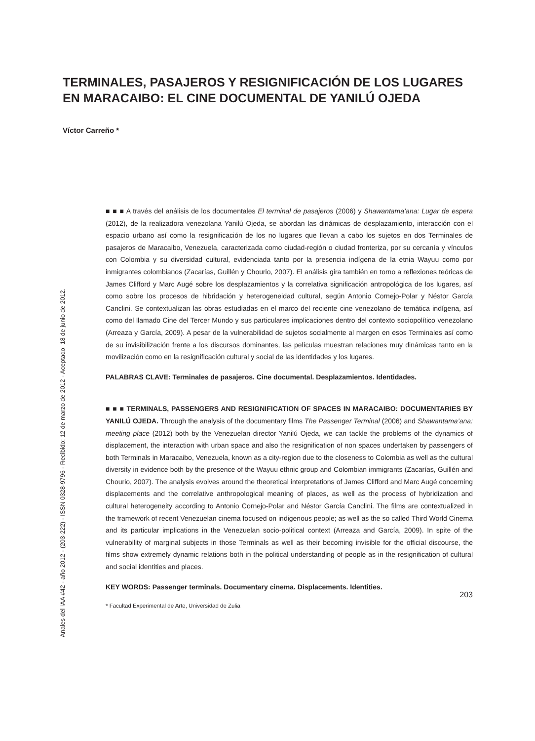TERMINALES, PASAJEROS Y RESIGNIFICACIÓN DE LOS LUGARES EN MARACAIBO: EL CINE DOCUMENTAL DE YANILÚ OJEDA
Víctor Carreño *
■ ■ ■ A través del análisis de los documentales El terminal de pasajeros (2006) y Shawantama’ana: Lugar de espera (2012), de la realizadora venezolana Yanilú Ojeda, se abordan las dinámicas de desplazamiento, interacción con el espacio urbano así como la resignificación de los no lugares que llevan a cabo los sujetos en dos Terminales de pasajeros de Maracaibo, Venezuela, caracterizada como ciudad-región o ciudad fronteriza, por su cercanía y vínculos con Colombia y su diversidad cultural, evidenciada tanto por la presencia indígena de la etnia Wayuu como por inmigrantes colombianos (Zacarías, Guillén y Chourio, 2007). El análisis gira también en torno a reflexiones teóricas de James Clifford y Marc Augé sobre los desplazamientos y la correlativa significación antropológica de los lugares, así como sobre los procesos de hibridación y heterogeneidad cultural, según Antonio Cornejo-Polar y Néstor García Canclini. Se contextualizan las obras estudiadas en el marco del reciente cine venezolano de temática indígena, así como del llamado Cine del Tercer Mundo y sus particulares implicaciones dentro del contexto sociopolítico venezolano (Arreaza y García, 2009). A pesar de la vulnerabilidad de sujetos socialmente al margen en esos Terminales así como de su invisibilización frente a los discursos dominantes, las películas muestran relaciones muy dinámicas tanto en la movilización como en la resignificación cultural y social de las identidades y los lugares.
PALABRAS CLAVE: Terminales de pasajeros. Cine documental. Desplazamientos. Identidades.
■ ■ ■ TERMINALS, PASSENGERS AND RESIGNIFICATION OF SPACES IN MARACAIBO: DOCUMENTARIES BY YANILÚ OJEDA. Through the analysis of the documentary films The Passenger Terminal (2006) and Shawantama’ana: meeting place (2012) both by the Venezuelan director Yanilú Ojeda, we can tackle the problems of the dynamics of displacement, the interaction with urban space and also the resignification of non spaces undertaken by passengers of both Terminals in Maracaibo, Venezuela, known as a city-region due to the closeness to Colombia as well as the cultural diversity in evidence both by the presence of the Wayuu ethnic group and Colombian immigrants (Zacarías, Guillén and Chourio, 2007). The analysis evolves around the theoretical interpretations of James Clifford and Marc Augé concerning displacements and the correlative anthropological meaning of places, as well as the process of hybridization and cultural heterogeneity according to Antonio Cornejo-Polar and Néstor García Canclini. The films are contextualized in the framework of recent Venezuelan cinema focused on indigenous people; as well as the so called Third World Cinema and its particular implications in the Venezuelan socio-political context (Arreaza and García, 2009). In spite of the vulnerability of marginal subjects in those Terminals as well as their becoming invisible for the official discourse, the films show extremely dynamic relations both in the political understanding of people as in the resignification of cultural and social identities and places.
KEY WORDS: Passenger terminals. Documentary cinema. Displacements. Identities.
* Facultad Experimental de Arte, Universidad de Zulia
Anales del IAA #42 - año 2012 - (203-222) - ISSN 0328-9796 - Recibido: 12 de marzo de 2012 - Aceptado: 18 de junio de 2012.
203